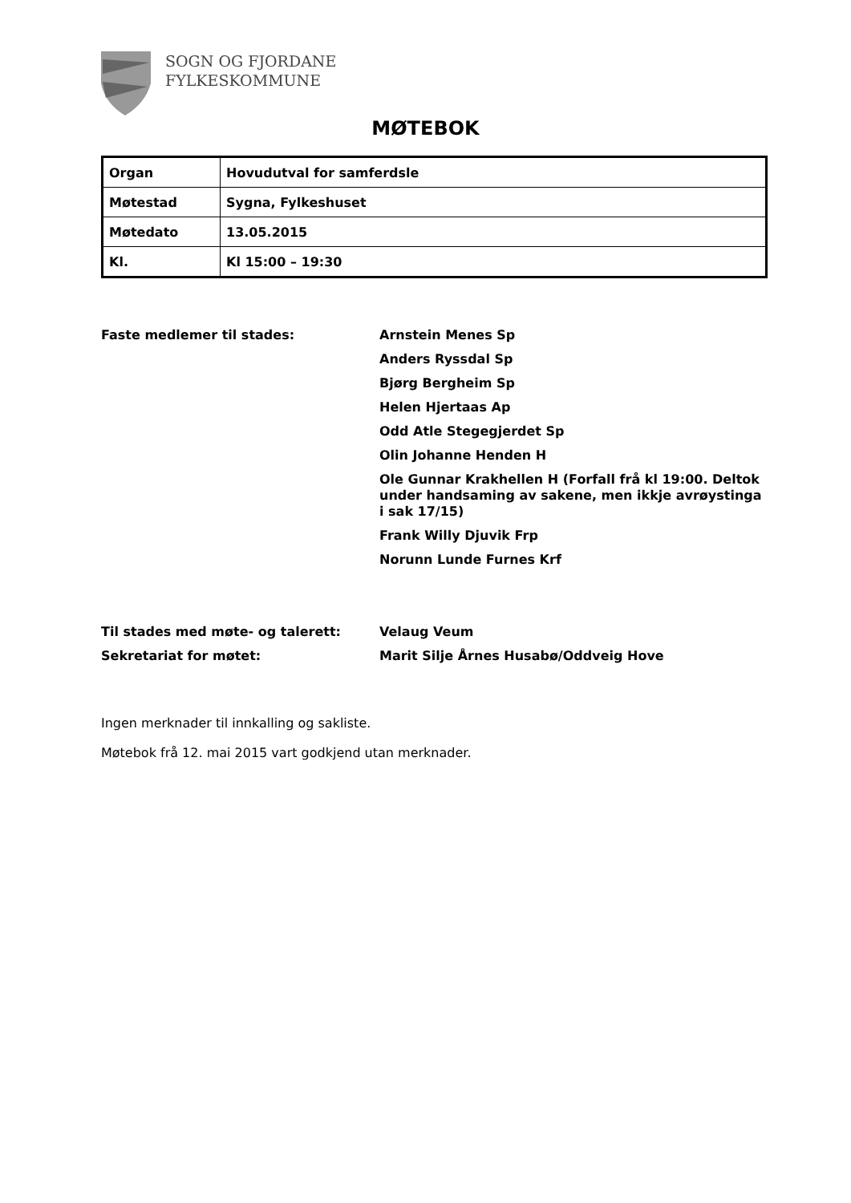SOGN OG FJORDANE
FYLKESKOMMUNE
MØTEBOK
| Organ | Hovudutval for samferdsle |
| Møtestad | Sygna, Fylkeshuset |
| Møtedato | 13.05.2015 |
| Kl. | Kl 15:00 – 19:30 |
Faste medlemer til stades: Arnstein Menes Sp
Anders Ryssdal Sp
Bjørg Bergheim Sp
Helen Hjertaas Ap
Odd Atle Stegegjerdet Sp
Olin Johanne Henden H
Ole Gunnar Krakhellen H (Forfall frå kl 19:00. Deltok under handsaming av sakene, men ikkje avrøystinga i sak 17/15)
Frank Willy Djuvik Frp
Norunn Lunde Furnes Krf
Til stades med møte- og talerett: Velaug Veum
Sekretariat for møtet: Marit Silje Årnes Husabø/Oddveig Hove
Ingen merknader til innkalling og sakliste.
Møtebok frå 12. mai 2015 vart godkjend utan merknader.